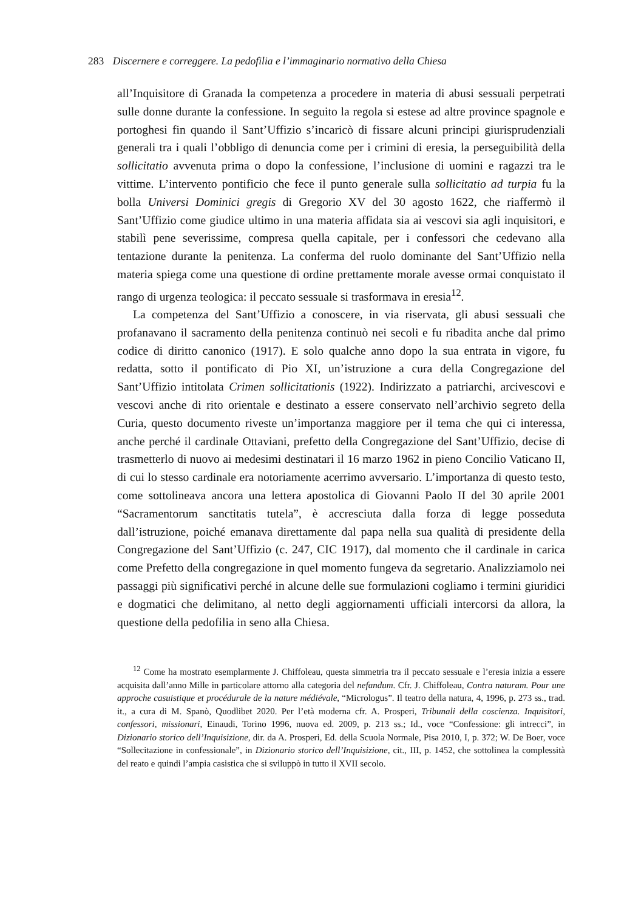283 Discernere e correggere. La pedofilia e l’immaginario normativo della Chiesa
all’Inquisitore di Granada la competenza a procedere in materia di abusi sessuali perpetrati sulle donne durante la confessione. In seguito la regola si estese ad altre province spagnole e portoghesi fin quando il Sant’Uffizio s’incaricò di fissare alcuni principi giurisprudenziali generali tra i quali l’obbligo di denuncia come per i crimini di eresia, la perseguibilità della sollicitatio avvenuta prima o dopo la confessione, l’inclusione di uomini e ragazzi tra le vittime. L’intervento pontificio che fece il punto generale sulla sollicitatio ad turpia fu la bolla Universi Dominici gregis di Gregorio XV del 30 agosto 1622, che riaffermò il Sant’Uffizio come giudice ultimo in una materia affidata sia ai vescovi sia agli inquisitori, e stabilì pene severissime, compresa quella capitale, per i confessori che cedevano alla tentazione durante la penitenza. La conferma del ruolo dominante del Sant’Uffizio nella materia spiega come una questione di ordine prettamente morale avesse ormai conquistato il rango di urgenza teologica: il peccato sessuale si trasformava in eresia<sup>12</sup>.
La competenza del Sant’Uffizio a conoscere, in via riservata, gli abusi sessuali che profanavano il sacramento della penitenza continuò nei secoli e fu ribadita anche dal primo codice di diritto canonico (1917). E solo qualche anno dopo la sua entrata in vigore, fu redatta, sotto il pontificato di Pio XI, un’istruzione a cura della Congregazione del Sant’Uffizio intitolata Crimen sollicitationis (1922). Indirizzato a patriarchi, arcivescovi e vescovi anche di rito orientale e destinato a essere conservato nell’archivio segreto della Curia, questo documento riveste un’importanza maggiore per il tema che qui ci interessa, anche perché il cardinale Ottaviani, prefetto della Congregazione del Sant’Uffizio, decise di trasmetterlo di nuovo ai medesimi destinatari il 16 marzo 1962 in pieno Concilio Vaticano II, di cui lo stesso cardinale era notoriamente acerrimo avversario. L’importanza di questo testo, come sottolineava ancora una lettera apostolica di Giovanni Paolo II del 30 aprile 2001 “Sacramentorum sanctitatis tutela”, è accresciuta dalla forza di legge posseduta dall’istruzione, poiché emanava direttamente dal papa nella sua qualità di presidente della Congregazione del Sant’Uffizio (c. 247, CIC 1917), dal momento che il cardinale in carica come Prefetto della congregazione in quel momento fungeva da segretario. Analizziamolo nei passaggi più significativi perché in alcune delle sue formulazioni cogliamo i termini giuridici e dogmatici che delimitano, al netto degli aggiornamenti ufficiali intercorsi da allora, la questione della pedofilia in seno alla Chiesa.
<sup>12</sup> Come ha mostrato esemplarmente J. Chiffoleau, questa simmetria tra il peccato sessuale e l’eresia inizia a essere acquisita dall’anno Mille in particolare attorno alla categoria del nefandum. Cfr. J. Chiffoleau, Contra naturam. Pour une approche casuistique et procédurale de la nature médiévale, “Micrologus”. Il teatro della natura, 4, 1996, p. 273 ss., trad. it., a cura di M. Spanò, Quodlibet 2020. Per l’età moderna cfr. A. Prosperi, Tribunali della coscienza. Inquisitori, confessori, missionari, Einaudi, Torino 1996, nuova ed. 2009, p. 213 ss.; Id., voce “Confessione: gli intrecci”, in Dizionario storico dell’Inquisizione, dir. da A. Prosperi, Ed. della Scuola Normale, Pisa 2010, I, p. 372; W. De Boer, voce “Sollecitazione in confessionale”, in Dizionario storico dell’Inquisizione, cit., III, p. 1452, che sottolinea la complessità del reato e quindi l’ampia casistica che si sviluppò in tutto il XVII secolo.